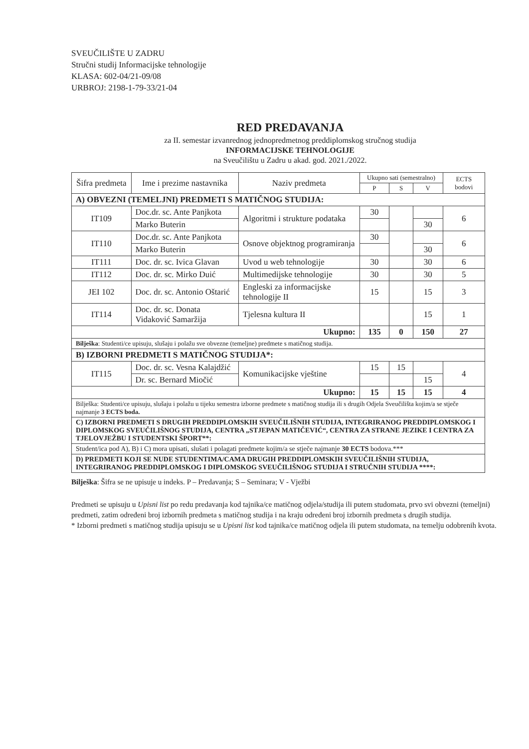SVEUČILIŠTE U ZADRU
Stručni studij Informacijske tehnologije
KLASA: 602-04/21-09/08
URBROJ: 2198-1-79-33/21-04
RED PREDAVANJA
za II. semestar izvanrednog jednopredmetnog preddiplomskog stručnog studija
INFORMACIJSKE TEHNOLOGIJE
na Sveučilištu u Zadru u akad. god. 2021./2022.
| Šifra predmeta | Ime i prezime nastavnika | Naziv predmeta | Ukupno sati (semestralno) | | | ECTS bodovi |
| --- | --- | --- | --- | --- | --- | --- |
| | | | P | S | V | |
| A) OBVEZNI (TEMELJNI) PREDMETI S MATIČNOG STUDIJA: | | | | | | |
| IT109 | Doc.dr. sc. Ante Panjkota | Algoritmi i strukture podataka | 30 | | | 6 |
| | Marko Buterin | | | | 30 | |
| IT110 | Doc.dr. sc. Ante Panjkota | Osnove objektnog programiranja | 30 | | | 6 |
| | Marko Buterin | | | | 30 | |
| IT111 | Doc. dr. sc. Ivica Glavan | Uvod u web tehnologije | 30 | | 30 | 6 |
| IT112 | Doc. dr. sc. Mirko Duić | Multimedijske tehnologije | 30 | | 30 | 5 |
| JEI 102 | Doc. dr. sc. Antonio Oštarić | Engleski za informacijske tehnologije II | 15 | | 15 | 3 |
| IT114 | Doc. dr. sc. Donata Vidaković Samaržija | Tjelesna kultura II | | | 15 | 1 |
| Ukupno: | | | 135 | 0 | 150 | 27 |
| Bilješka : Studenti/ce upisuju, slušaju i polažu sve obvezne (temeljne) predmete s matičnog studija. | | | | | | |
| B) IZBORNI PREDMETI S MATIČNOG STUDIJA*: | | | | | | |
| IT115 | Doc. dr. sc. Vesna Kalajdžić | Komunikacijske vještine | 15 | 15 | | 4 |
| | Dr. sc. Bernard Miočić | | | | 15 | |
| Ukupno: | | | 15 | 15 | 15 | 4 |
| Bilješka: Studenti/ce upisuju, slušaju i polažu u tijeku semestra izborne predmete s matičnog studija ili s drugih Odjela Sveučilišta kojim/a se stječe najmanje 3 ECTS boda. | | | | | | |
| C) IZBORNI PREDMETI S DRUGIH PREDDIPLOMSKIH SVEUČILIŠNIH STUDIJA, INTEGRIRANOG PREDDIPLOMSKOG I DIPLOMSKOG SVEUČILIŠNOG STUDIJA, CENTRA „STJEPAN MATIČEVIĆ“, CENTRA ZA STRANE JEZIKE I CENTRA ZA TJELOVJEŽBU I STUDENTSKI ŠPORT**: | | | | | | |
| Student/ica pod A), B) i C) mora upisati, slušati i polagati predmete kojim/a se stječe najmanje 30 ECTS bodova.*** | | | | | | |
| D) PREDMETI KOJI SE NUDE STUDENTIMA/CAMA DRUGIH PREDDIPLOMSKIH SVEUČILIŠNIH STUDIJA, INTEGRIRANOG PREDDIPLOMSKOG I DIPLOMSKOG SVEUČILIŠNOG STUDIJA I STRUČNIH STUDIJA ****: | | | | | | |
Bilješka: Šifra se ne upisuje u indeks. P – Predavanja; S – Seminara; V - Vježbi
Predmeti se upisuju u Upisni list po redu predavanja kod tajnika/ce matičnog odjela/studija ili putem studomata, prvo svi obvezni (temeljni) predmeti, zatim određeni broj izbornih predmeta s matičnog studija i na kraju određeni broj izbornih predmeta s drugih studija.
* Izborni predmeti s matičnog studija upisuju se u Upisni list kod tajnika/ce matičnog odjela ili putem studomata, na temelju odobrenih kvota.